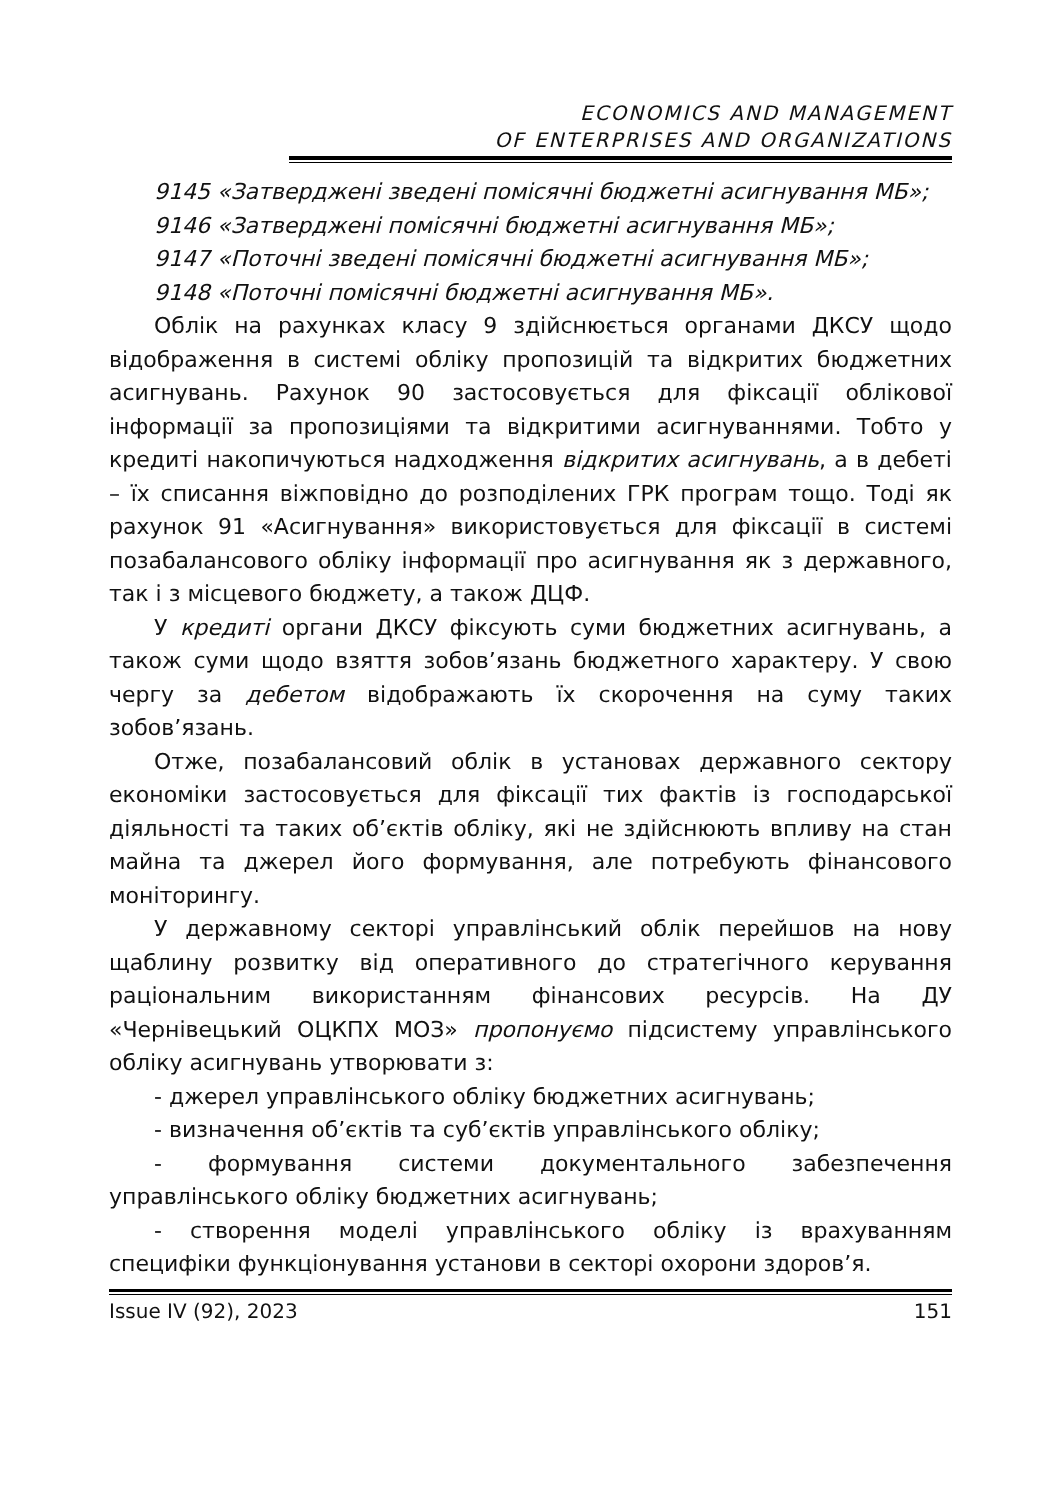ECONOMICS AND MANAGEMENT
OF ENTERPRISES AND ORGANIZATIONS
9145 «Затверджені зведені помісячні бюджетні асигнування МБ»;
9146 «Затверджені помісячні бюджетні асигнування МБ»;
9147 «Поточні зведені помісячні бюджетні асигнування МБ»;
9148 «Поточні помісячні бюджетні асигнування МБ».
Облік на рахунках класу 9 здійснюється органами ДКСУ щодо відображення в системі обліку пропозицій та відкритих бюджетних асигнувань. Рахунок 90 застосовується для фіксації облікової інформації за пропозиціями та відкритими асигнуваннями. Тобто у кредиті накопичуються надходження відкритих асигнувань, а в дебеті – їх списання віжповідно до розподілених ГРК програм тощо. Тоді як рахунок 91 «Асигнування» використовується для фіксації в системі позабалансового обліку інформації про асигнування як з державного, так і з місцевого бюджету, а також ДЦФ.
У кредиті органи ДКСУ фіксують суми бюджетних асигнувань, а також суми щодо взяття зобов’язань бюджетного характеру. У свою чергу за дебетом відображають їх скорочення на суму таких зобов’язань.
Отже, позабалансовий облік в установах державного сектору економіки застосовується для фіксації тих фактів із господарської діяльності та таких об’єктів обліку, які не здійснюють впливу на стан майна та джерел його формування, але потребують фінансового моніторингу.
У державному секторі управлінський облік перейшов на нову щаблину розвитку від оперативного до стратегічного керування раціональним використанням фінансових ресурсів. На ДУ «Чернівецький ОЦКПХ МОЗ» пропонуємо підсистему управлінського обліку асигнувань утворювати з:
- джерел управлінського обліку бюджетних асигнувань;
- визначення об’єктів та суб’єктів управлінського обліку;
- формування системи документального забезпечення управлінського обліку бюджетних асигнувань;
- створення моделі управлінського обліку із врахуванням специфіки функціонування установи в секторі охорони здоров’я.
Issue IV (92), 2023 151